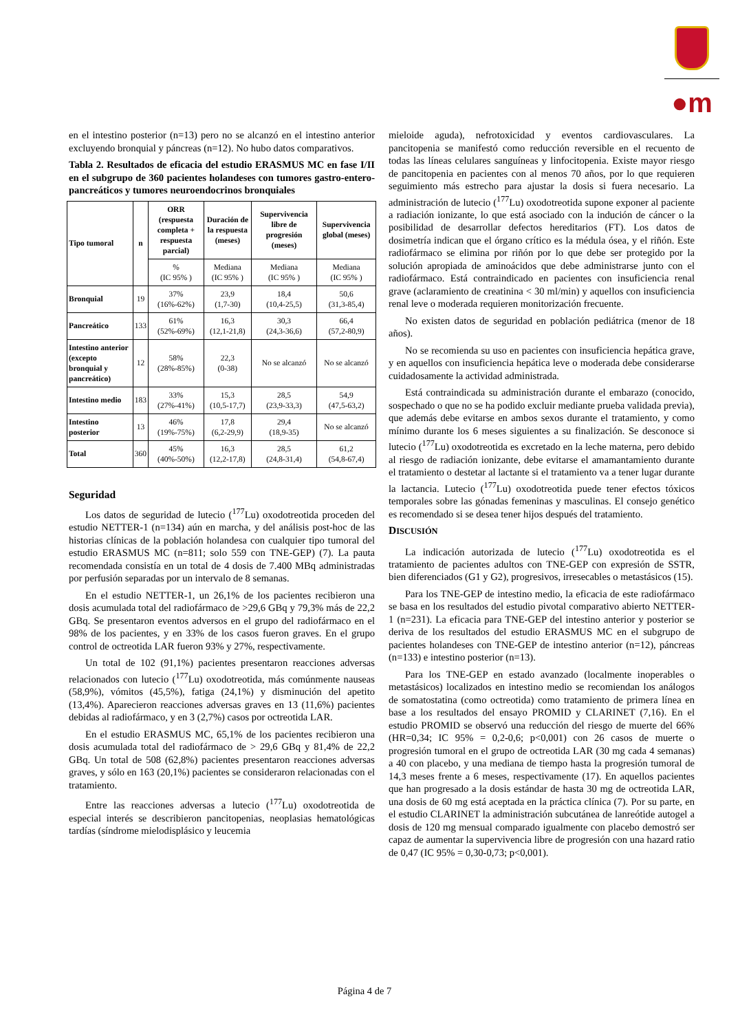●m
en el intestino posterior (n=13) pero no se alcanzó en el intestino anterior excluyendo bronquial y páncreas (n=12). No hubo datos comparativos.
Tabla 2. Resultados de eficacia del estudio ERASMUS MC en fase I/II en el subgrupo de 360 pacientes holandeses con tumores gastro-entero-pancreáticos y tumores neuroendocrinos bronquiales
| Tipo tumoral | n | ORR (respuesta completa + respuesta parcial) | Duración de la respuesta (meses) | Supervivencia libre de progresión (meses) | Supervivencia global (meses) |
| --- | --- | --- | --- | --- | --- |
| | | % (IC 95% ) | Mediana (IC 95% ) | Mediana (IC 95% ) | Mediana (IC 95% ) |
| Bronquial | 19 | 37% (16%-62%) | 23,9 (1,7-30) | 18,4 (10,4-25,5) | 50,6 (31,3-85,4) |
| Pancreático | 133 | 61% (52%-69%) | 16,3 (12,1-21,8) | 30,3 (24,3-36,6) | 66,4 (57,2-80,9) |
| Intestino anterior (excepto bronquial y pancreático) | 12 | 58% (28%-85%) | 22,3 (0-38) | No se alcanzó | No se alcanzó |
| Intestino medio | 183 | 33% (27%-41%) | 15,3 (10,5-17,7) | 28,5 (23,9-33,3) | 54,9 (47,5-63,2) |
| Intestino posterior | 13 | 46% (19%-75%) | 17,8 (6,2-29,9) | 29,4 (18,9-35) | No se alcanzó |
| Total | 360 | 45% (40%-50%) | 16,3 (12,2-17,8) | 28,5 (24,8-31,4) | 61,2 (54,8-67,4) |
Seguridad
Los datos de seguridad de lutecio (<sup>177</sup>Lu) oxodotreotida proceden del estudio NETTER-1 (n=134) aún en marcha, y del análisis post-hoc de las historias clínicas de la población holandesa con cualquier tipo tumoral del estudio ERASMUS MC (n=811; solo 559 con TNE-GEP) (7). La pauta recomendada consistía en un total de 4 dosis de 7.400 MBq administradas por perfusión separadas por un intervalo de 8 semanas.
En el estudio NETTER-1, un 26,1% de los pacientes recibieron una dosis acumulada total del radiofármaco de >29,6 GBq y 79,3% más de 22,2 GBq. Se presentaron eventos adversos en el grupo del radiofármaco en el 98% de los pacientes, y en 33% de los casos fueron graves. En el grupo control de octreotida LAR fueron 93% y 27%, respectivamente.
Un total de 102 (91,1%) pacientes presentaron reacciones adversas relacionados con lutecio (<sup>177</sup>Lu) oxodotreotida, más comúnmente nauseas (58,9%), vómitos (45,5%), fatiga (24,1%) y disminución del apetito (13,4%). Aparecieron reacciones adversas graves en 13 (11,6%) pacientes debidas al radiofármaco, y en 3 (2,7%) casos por octreotida LAR.
En el estudio ERASMUS MC, 65,1% de los pacientes recibieron una dosis acumulada total del radiofármaco de > 29,6 GBq y 81,4% de 22,2 GBq. Un total de 508 (62,8%) pacientes presentaron reacciones adversas graves, y sólo en 163 (20,1%) pacientes se consideraron relacionadas con el tratamiento.
Entre las reacciones adversas a lutecio (<sup>177</sup>Lu) oxodotreotida de especial interés se describieron pancitopenias, neoplasias hematológicas tardías (síndrome mielodisplásico y leucemia
mieloide aguda), nefrotoxicidad y eventos cardiovasculares. La pancitopenia se manifestó como reducción reversible en el recuento de todas las líneas celulares sanguíneas y linfocitopenia. Existe mayor riesgo de pancitopenia en pacientes con al menos 70 años, por lo que requieren seguimiento más estrecho para ajustar la dosis si fuera necesario. La administración de lutecio (<sup>177</sup>Lu) oxodotreotida supone exponer al paciente a radiación ionizante, lo que está asociado con la indución de cáncer o la posibilidad de desarrollar defectos hereditarios (FT). Los datos de dosimetría indican que el órgano crítico es la médula ósea, y el riñón. Este radiofármaco se elimina por riñón por lo que debe ser protegido por la solución apropiada de aminoácidos que debe administrarse junto con el radiofármaco. Está contraindicado en pacientes con insuficiencia renal grave (aclaramiento de creatinina < 30 ml/min) y aquellos con insuficiencia renal leve o moderada requieren monitorización frecuente.
No existen datos de seguridad en población pediátrica (menor de 18 años).
No se recomienda su uso en pacientes con insuficiencia hepática grave, y en aquellos con insuficiencia hepática leve o moderada debe considerarse cuidadosamente la actividad administrada.
Está contraindicada su administración durante el embarazo (conocido, sospechado o que no se ha podido excluir mediante prueba validada previa), que además debe evitarse en ambos sexos durante el tratamiento, y como mínimo durante los 6 meses siguientes a su finalización. Se desconoce si lutecio (<sup>177</sup>Lu) oxodotreotida es excretado en la leche materna, pero debido al riesgo de radiación ionizante, debe evitarse el amamantamiento durante el tratamiento o destetar al lactante si el tratamiento va a tener lugar durante la lactancia. Lutecio (<sup>177</sup>Lu) oxodotreotida puede tener efectos tóxicos temporales sobre las gónadas femeninas y masculinas. El consejo genético es recomendado si se desea tener hijos después del tratamiento.
DISCUSIÓN
La indicación autorizada de lutecio (<sup>177</sup>Lu) oxodotreotida es el tratamiento de pacientes adultos con TNE-GEP con expresión de SSTR, bien diferenciados (G1 y G2), progresivos, irresecables o metastásicos (15).
Para los TNE-GEP de intestino medio, la eficacia de este radiofármaco se basa en los resultados del estudio pivotal comparativo abierto NETTER-1 (n=231). La eficacia para TNE-GEP del intestino anterior y posterior se deriva de los resultados del estudio ERASMUS MC en el subgrupo de pacientes holandeses con TNE-GEP de intestino anterior (n=12), páncreas (n=133) e intestino posterior (n=13).
Para los TNE-GEP en estado avanzado (localmente inoperables o metastásicos) localizados en intestino medio se recomiendan los análogos de somatostatina (como octreotida) como tratamiento de primera línea en base a los resultados del ensayo PROMID y CLARINET (7,16). En el estudio PROMID se observó una reducción del riesgo de muerte del 66% (HR=0,34; IC 95% = 0,2-0,6; p<0,001) con 26 casos de muerte o progresión tumoral en el grupo de octreotida LAR (30 mg cada 4 semanas) a 40 con placebo, y una mediana de tiempo hasta la progresión tumoral de 14,3 meses frente a 6 meses, respectivamente (17). En aquellos pacientes que han progresado a la dosis estándar de hasta 30 mg de octreotida LAR, una dosis de 60 mg está aceptada en la práctica clínica (7). Por su parte, en el estudio CLARINET la administración subcutánea de lanreótide autogel a dosis de 120 mg mensual comparado igualmente con placebo demostró ser capaz de aumentar la supervivencia libre de progresión con una hazard ratio de 0,47 (IC 95% = 0,30-0,73; p<0,001).
Página 4 de 7